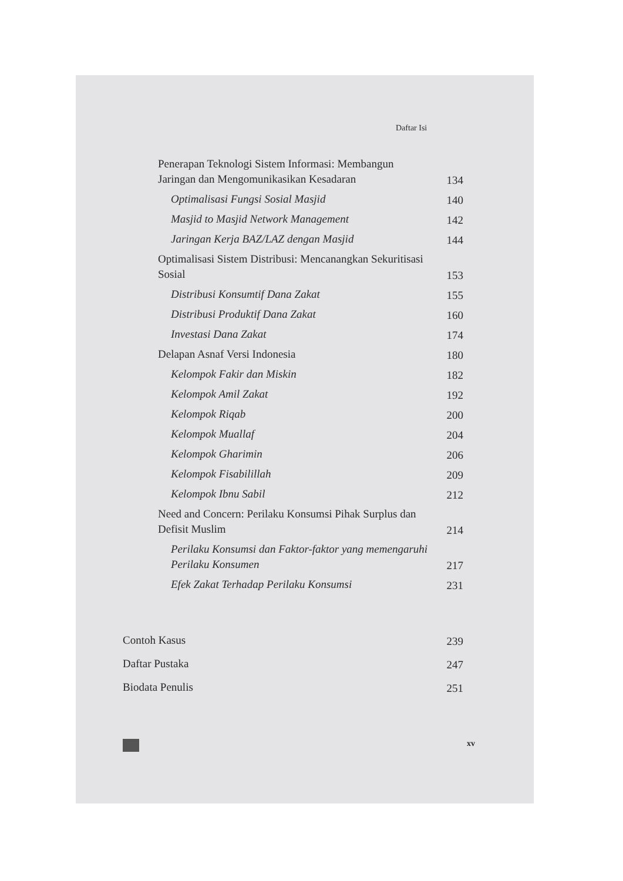Daftar Isi
Penerapan Teknologi Sistem Informasi: Membangun Jaringan dan Mengomunikasikan Kesadaran 134
Optimalisasi Fungsi Sosial Masjid 140
Masjid to Masjid Network Management 142
Jaringan Kerja BAZ/LAZ dengan Masjid 144
Optimalisasi Sistem Distribusi: Mencanangkan Sekuritisasi Sosial 153
Distribusi Konsumtif Dana Zakat 155
Distribusi Produktif Dana Zakat 160
Investasi Dana Zakat 174
Delapan Asnaf Versi Indonesia 180
Kelompok Fakir dan Miskin 182
Kelompok Amil Zakat 192
Kelompok Riqab 200
Kelompok Muallaf 204
Kelompok Gharimin 206
Kelompok Fisabilillah 209
Kelompok Ibnu Sabil 212
Need and Concern: Perilaku Konsumsi Pihak Surplus dan Defisit Muslim 214
Perilaku Konsumsi dan Faktor-faktor yang memengaruhi Perilaku Konsumen 217
Efek Zakat Terhadap Perilaku Konsumsi 231
Contoh Kasus 239
Daftar Pustaka 247
Biodata Penulis 251
xv